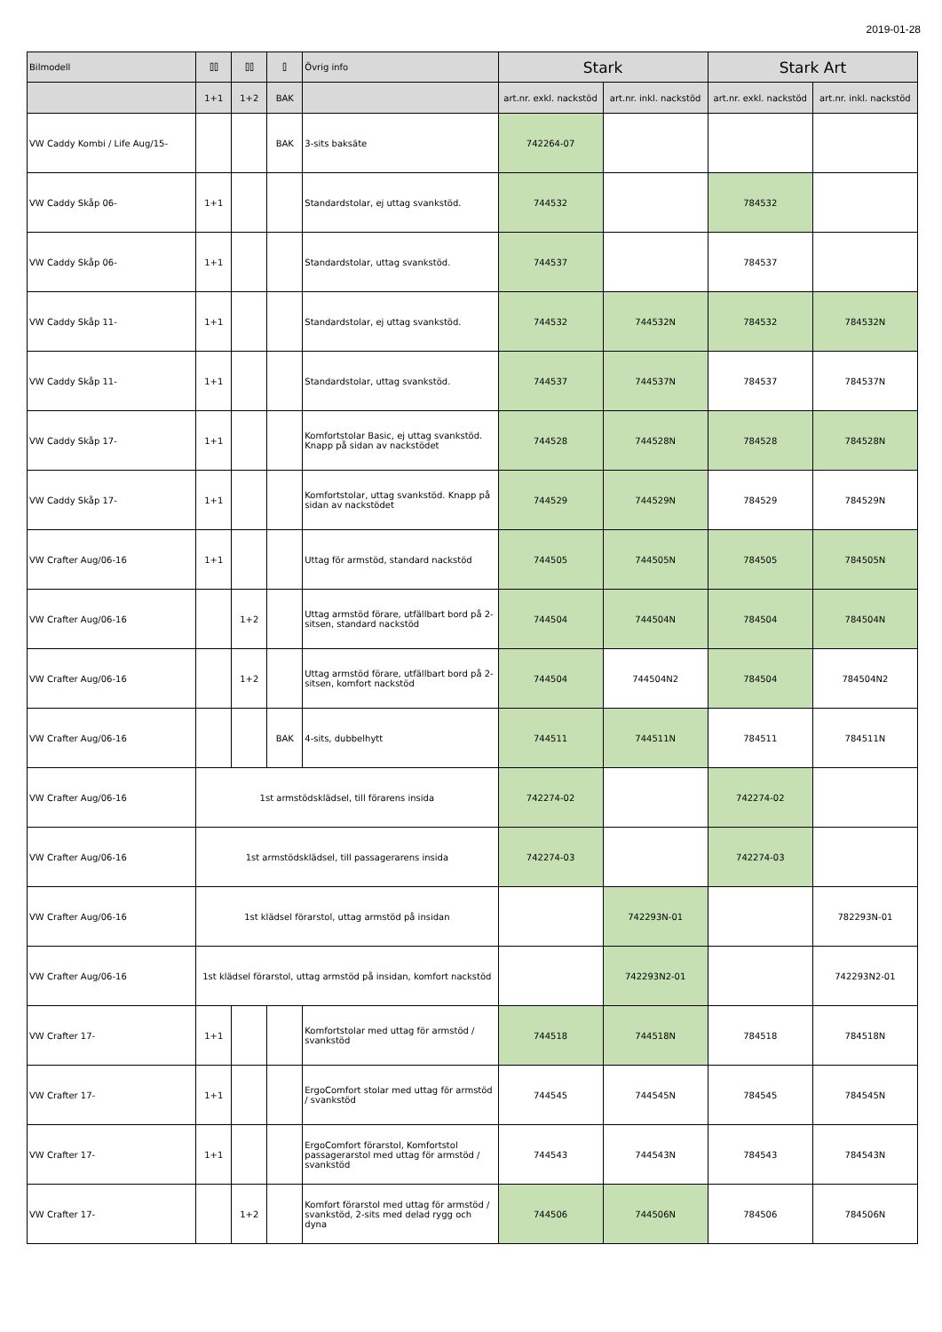2019-01-28
| Bilmodell | ⌷⌷ | ⌷⌷ | ⌷ | Övrig info | Stark | | Stark Art | |
| --- | --- | --- | --- | --- | --- | --- | --- | --- |
| | 1+1 | 1+2 | BAK | | art.nr. exkl. nackstöd | art.nr. inkl. nackstöd | art.nr. exkl. nackstöd | art.nr. inkl. nackstöd |
| VW Caddy Kombi / Life Aug/15- | | | BAK | 3-sits baksäte | 742264-07 | | | |
| VW Caddy Skåp 06- | 1+1 | | | Standardstolar, ej uttag svankstöd. | 744532 | | 784532 | |
| VW Caddy Skåp 06- | 1+1 | | | Standardstolar, uttag svankstöd. | 744537 | | 784537 | |
| VW Caddy Skåp 11- | 1+1 | | | Standardstolar, ej uttag svankstöd. | 744532 | 744532N | 784532 | 784532N |
| VW Caddy Skåp 11- | 1+1 | | | Standardstolar, uttag svankstöd. | 744537 | 744537N | 784537 | 784537N |
| VW Caddy Skåp 17- | 1+1 | | | Komfortstolar Basic, ej uttag svankstöd. Knapp på sidan av nackstödet | 744528 | 744528N | 784528 | 784528N |
| VW Caddy Skåp 17- | 1+1 | | | Komfortstolar, uttag svankstöd. Knapp på sidan av nackstödet | 744529 | 744529N | 784529 | 784529N |
| VW Crafter Aug/06-16 | 1+1 | | | Uttag för armstöd, standard nackstöd | 744505 | 744505N | 784505 | 784505N |
| VW Crafter Aug/06-16 | | 1+2 | | Uttag armstöd förare, utfällbart bord på 2-sitsen, standard nackstöd | 744504 | 744504N | 784504 | 784504N |
| VW Crafter Aug/06-16 | | 1+2 | | Uttag armstöd förare, utfällbart bord på 2-sitsen, komfort nackstöd | 744504 | 744504N2 | 784504 | 784504N2 |
| VW Crafter Aug/06-16 | | | BAK | 4-sits, dubbelhytt | 744511 | 744511N | 784511 | 784511N |
| VW Crafter Aug/06-16 | 1st armstödsklädsel, till förarens insida | | | | 742274-02 | | 742274-02 | |
| VW Crafter Aug/06-16 | 1st armstödsklädsel, till passagerarens insida | | | | 742274-03 | | 742274-03 | |
| VW Crafter Aug/06-16 | 1st klädsel förarstol, uttag armstöd på insidan | | | | | 742293N-01 | | 782293N-01 |
| VW Crafter Aug/06-16 | 1st klädsel förarstol, uttag armstöd på insidan, komfort nackstöd | | | | | 742293N2-01 | | 742293N2-01 |
| VW Crafter 17- | 1+1 | | | Komfortstolar med uttag för armstöd / svankstöd | 744518 | 744518N | 784518 | 784518N |
| VW Crafter 17- | 1+1 | | | ErgoComfort stolar med uttag för armstöd / svankstöd | 744545 | 744545N | 784545 | 784545N |
| VW Crafter 17- | 1+1 | | | ErgoComfort förarstol, Komfortstol passagerarstol med uttag för armstöd / svankstöd | 744543 | 744543N | 784543 | 784543N |
| VW Crafter 17- | | 1+2 | | Komfort förarstol med uttag för armstöd / svankstöd, 2-sits med delad rygg och dyna | 744506 | 744506N | 784506 | 784506N |